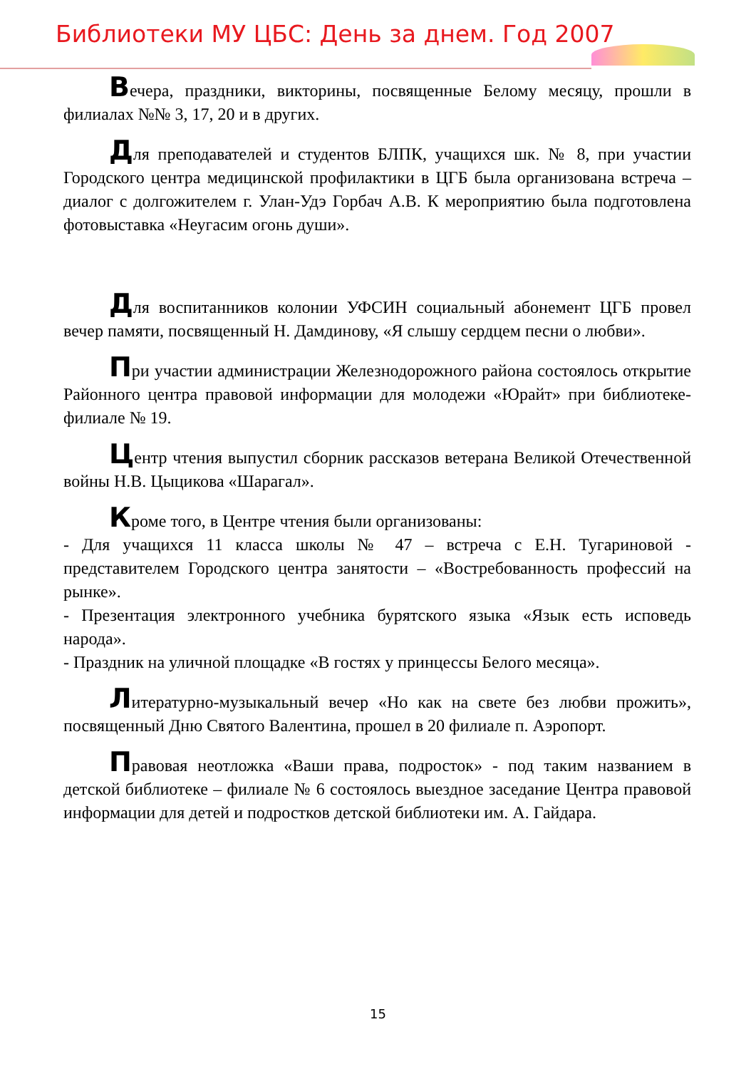Библиотеки МУ ЦБС: День за днем. Год 2007
Вечера, праздники, викторины, посвященные Белому месяцу, прошли в филиалах №№ 3, 17, 20 и в других.
Для преподавателей и студентов БЛПК, учащихся шк. № 8, при участии Городского центра медицинской профилактики в ЦГБ была организована встреча – диалог с долгожителем г. Улан-Удэ Горбач А.В. К мероприятию была подготовлена фотовыставка «Неугасим огонь души».
Для воспитанников колонии УФСИН социальный абонемент ЦГБ провел вечер памяти, посвященный Н. Дамдинову, «Я слышу сердцем песни о любви».
При участии администрации Железнодорожного района состоялось открытие Районного центра правовой информации для молодежи «Юрайт» при библиотеке-филиале № 19.
Центр чтения выпустил сборник рассказов ветерана Великой Отечественной войны Н.В. Цыцикова «Шарагал».
Кроме того, в Центре чтения были организованы:
- Для учащихся 11 класса школы № 47 – встреча с Е.Н. Тугариновой - представителем Городского центра занятости – «Востребованность профессий на рынке».
- Презентация электронного учебника бурятского языка «Язык есть исповедь народа».
- Праздник на уличной площадке «В гостях у принцессы Белого месяца».
Литературно-музыкальный вечер «Но как на свете без любви прожить», посвященный Дню Святого Валентина, прошел в 20 филиале п. Аэропорт.
Правовая неотложка «Ваши права, подросток» - под таким названием в детской библиотеке – филиале № 6 состоялось выездное заседание Центра правовой информации для детей и подростков детской библиотеки им. А. Гайдара.
15